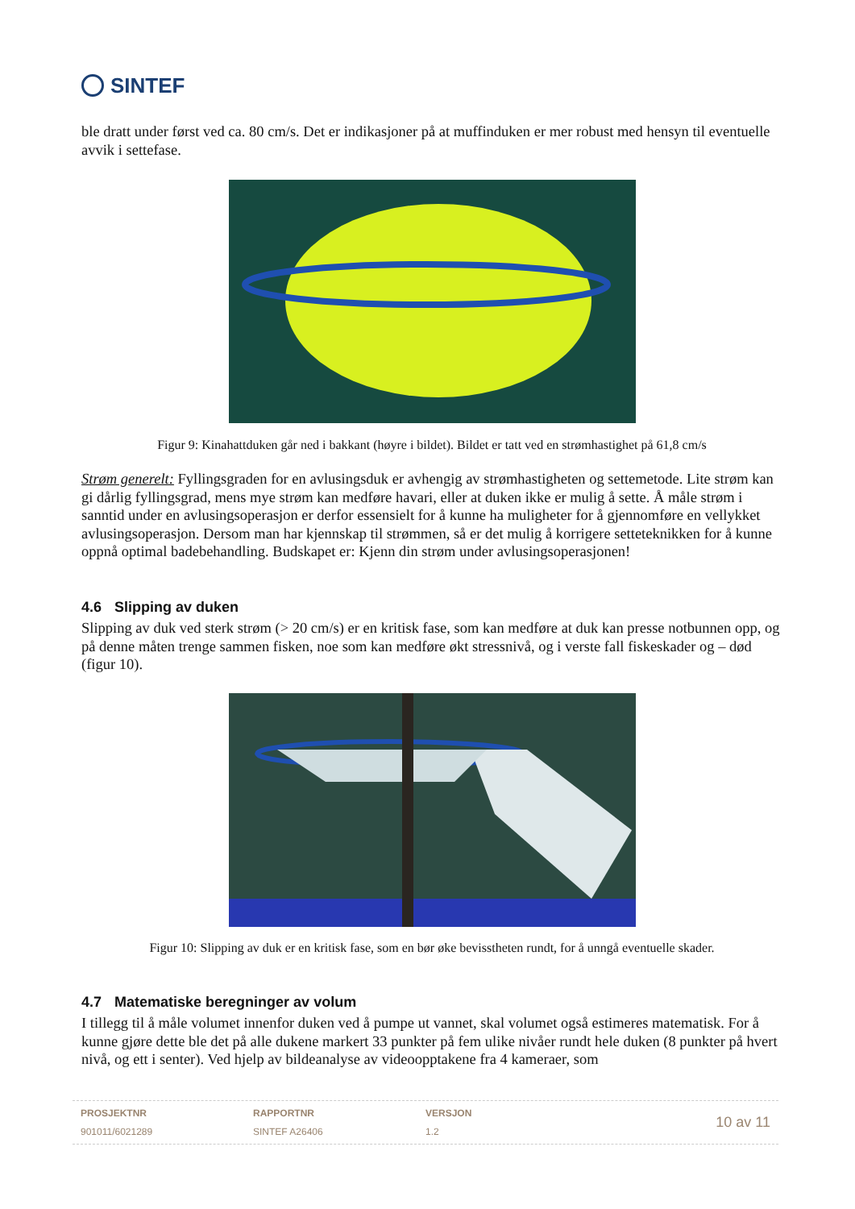SINTEF
ble dratt under først ved ca. 80 cm/s. Det er indikasjoner på at muffinduken er mer robust med hensyn til eventuelle avvik i settefase.
Figur 9: Kinahattduken går ned i bakkant (høyre i bildet). Bildet er tatt ved en strømhastighet på 61,8 cm/s
Strøm generelt: Fyllingsgraden for en avlusingsduk er avhengig av strømhastigheten og settemetode. Lite strøm kan gi dårlig fyllingsgrad, mens mye strøm kan medføre havari, eller at duken ikke er mulig å sette. Å måle strøm i sanntid under en avlusingsoperasjon er derfor essensielt for å kunne ha muligheter for å gjennomføre en vellykket avlusingsoperasjon. Dersom man har kjennskap til strømmen, så er det mulig å korrigere setteteknikken for å kunne oppnå optimal badebehandling. Budskapet er: Kjenn din strøm under avlusingsoperasjonen!
4.6 Slipping av duken
Slipping av duk ved sterk strøm (> 20 cm/s) er en kritisk fase, som kan medføre at duk kan presse notbunnen opp, og på denne måten trenge sammen fisken, noe som kan medføre økt stressnivå, og i verste fall fiskeskader og – død (figur 10).
Figur 10: Slipping av duk er en kritisk fase, som en bør øke bevisstheten rundt, for å unngå eventuelle skader.
4.7 Matematiske beregninger av volum
I tillegg til å måle volumet innenfor duken ved å pumpe ut vannet, skal volumet også estimeres matematisk. For å kunne gjøre dette ble det på alle dukene markert 33 punkter på fem ulike nivåer rundt hele duken (8 punkter på hvert nivå, og ett i senter). Ved hjelp av bildeanalyse av videoopptakene fra 4 kameraer, som
PROSJEKTNR
901011/6021289
RAPPORTNR
SINTEF A26406
VERSJON
1.2
10 av 11